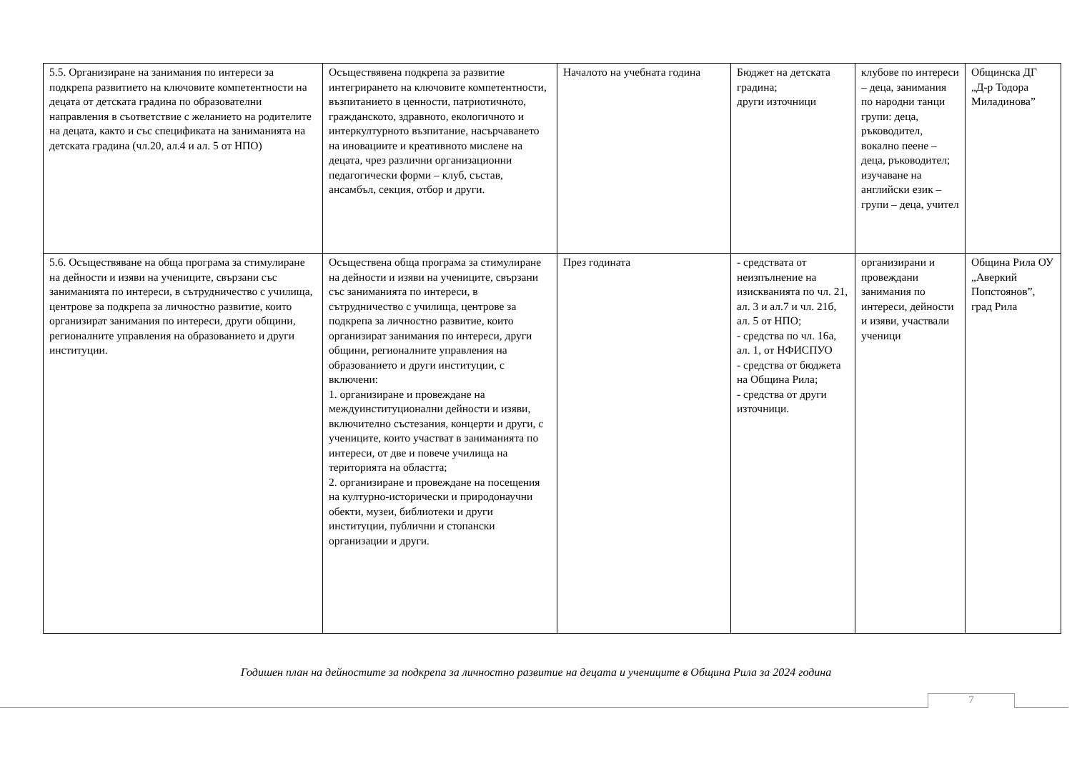| 5.5. Организиране на занимания по интереси за подкрепа развитието на ключовите компетентности на децата от детската градина по образователни направления в съответствие с желанието на родителите на децата, както и със спецификата на заниманията на детската градина (чл.20, ал.4 и ал. 5 от НПО) | Осъществявена подкрепа за развитие интегрирането на ключовите компетентности, възпитанието в ценности, патриотичното, гражданското, здравното, екологичното и интеркултурното възпитание, насърчаването на иновациите и креативното мислене на децата, чрез различни организационни педагогически форми – клуб, състав, ансамбъл, секция, отбор и други. | Началото на учебната година | Бюджет на детската градина; други източници | клубове по интереси – деца, занимания по народни танци групи: деца, ръководител, вокално пеене – деца, ръководител; изучаване на английски език – групи – деца, учител | Общинска ДГ „Д-р Тодора Миладинова” |
| 5.6. Осъществяване на обща програма за стимулиране на дейности и изяви на учениците, свързани със заниманията по интереси, в сътрудничество с училища, центрове за подкрепа за личностно развитие, които организират занимания по интереси, други общини, регионалните управления на образованието и други институции. | Осъществена обща програма за стимулиране на дейности и изяви на учениците, свързани със заниманията по интереси, в сътрудничество с училища, центрове за подкрепа за личностно развитие, които организират занимания по интереси, други общини, регионалните управления на образованието и други институции, с включени: 1. организиране и провеждане на междуинституционални дейности и изяви, включително състезания, концерти и други, с учениците, които участват в заниманията по интереси, от две и повече училища на територията на областта; 2. организиране и провеждане на посещения на културно-исторически и природонаучни обекти, музеи, библиотеки и други институции, публични и стопански организации и други. | През годината | - средствата от неизпълнение на изискванията по чл. 21, ал. 3 и ал.7 и чл. 21б, ал. 5 от НПО; - средства по чл. 16а, ал. 1, от НФИСПУО - средства от бюджета на Община Рила; - средства от други източници. | организирани и провеждани занимания по интереси, дейности и изяви, участвали ученици | Община Рила ОУ „Аверкий Попстоянов”, град Рила |
Годишен план на дейностите за подкрепа за личностно развитие на децата и учениците в Община Рила за 2024 година
7